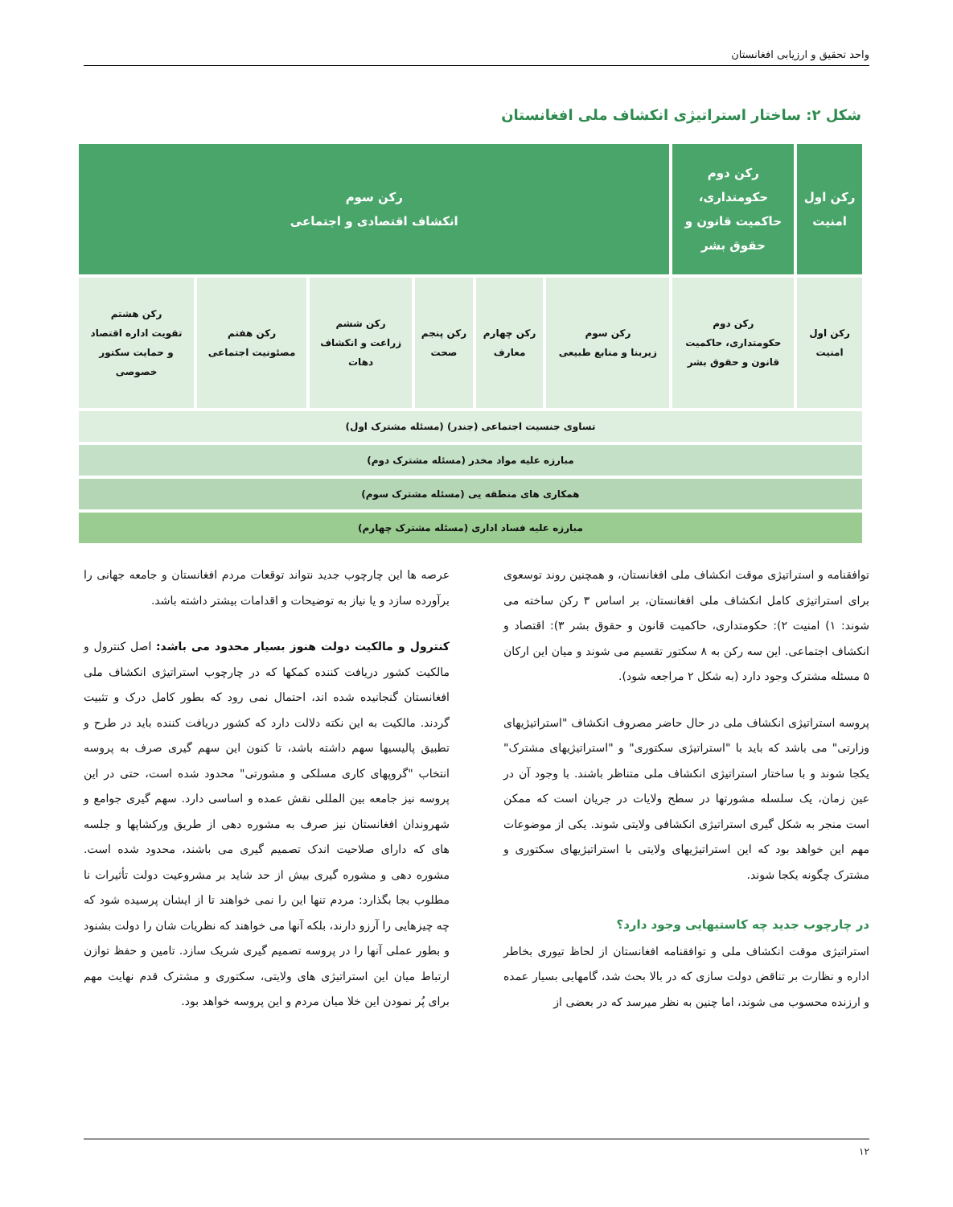واحد تحقیق و ارزیابی افغانستان
شکل ۲: ساختار استراتیژی انکشاف ملی افغانستان
| رکن اول امنیت | رکن دوم حکومتداری، حاکمیت قانون و حقوق بشر | رکن سوم انکشاف اقتصادی و اجتماعی | | | | | |
| رکن اول امنیت | رکن دوم حکومتداری، حاکمیت قانون و حقوق بشر | رکن سوم زیربنا و منابع طبیعی | رکن چهارم معارف | رکن پنجم صحت | رکن ششم زراعت و انکشاف دهات | رکن هفتم مصئونیت اجتماعی | رکن هشتم تقویت اداره اقتصاد و حمایت سکتور خصوصی |
| تساوی جنسیت اجتماعی (جندر) (مسئله مشترک اول) | | | | | | | |
| مبارزه علیه مواد مخدر (مسئله مشترک دوم) | | | | | | | |
| همکاری های منطقه یی (مسئله مشترک سوم) | | | | | | | |
| مبارزه علیه فساد اداری (مسئله مشترک چهارم) | | | | | | | |
توافقنامه و استراتیژی موقت انکشاف ملی افغانستان، و همچنین روند توسعوی برای استراتیژی کامل انکشاف ملی افغانستان، بر اساس ۳ رکن ساخته می شوند: ۱) امنیت ۲): حکومتداری، حاکمیت قانون و حقوق بشر ۳): اقتصاد و انکشاف اجتماعی. این سه رکن به ۸ سکتور تقسیم می شوند و میان این ارکان ۵ مسئله مشترک وجود دارد (به شکل ۲ مراجعه شود).
پروسه استراتیژی انکشاف ملی در حال حاضر مصروف انکشاف "استراتیژیهای وزارتی" می باشد که باید با "استراتیژی سکتوری" و "استراتیژیهای مشترک" یکجا شوند و با ساختار استراتیژی انکشاف ملی متناظر باشند. با وجود آن در عین زمان، یک سلسله مشورتها در سطح ولایات در جریان است که ممکن است منجر به شکل گیری استراتیژی انکشافی ولایتی شوند. یکی از موضوعات مهم این خواهد بود که این استراتیژیهای ولایتی با استراتیژیهای سکتوری و مشترک چگونه یکجا شوند.
در چارچوب جدید چه کاستیهایی وجود دارد؟
استراتیژی موقت انکشاف ملی و توافقنامه افغانستان از لحاظ تیوری بخاطر اداره و نظارت بر تناقض دولت سازی که در بالا بحث شد، گامهایی بسیار عمده و ارزنده محسوب می شوند، اما چنین به نظر میرسد که در بعضی از
عرصه ها این چارچوب جدید نتواند توقعات مردم افغانستان و جامعه جهانی را برآورده سازد و یا نیاز به توضیحات و اقدامات بیشتر داشته باشد.
کنترول و مالکیت دولت هنوز بسیار محدود می باشد: اصل کنترول و مالکیت کشور دریافت کننده کمکها که در چارچوب استراتیژی انکشاف ملی افغانستان گنجانیده شده اند، احتمال نمی رود که بطور کامل درک و تثبیت گردند. مالکیت به این نکته دلالت دارد که کشور دریافت کننده باید در طرح و تطبیق پالیسیها سهم داشته باشد، تا کنون این سهم گیری صرف به پروسه انتخاب "گروپهای کاری مسلکی و مشورتی" محدود شده است، حتی در این پروسه نیز جامعه بین المللی نقش عمده و اساسی دارد. سهم گیری جوامع و شهروندان افغانستان نیز صرف به مشوره دهی از طریق ورکشاپها و جلسه های که دارای صلاحیت اندک تصمیم گیری می باشند، محدود شده است. مشوره دهی و مشوره گیری بیش از حد شاید بر مشروعیت دولت تأثیرات نا مطلوب بجا بگذارد: مردم تنها این را نمی خواهند تا از ایشان پرسیده شود که چه چیزهایی را آرزو دارند، بلکه آنها می خواهند که نظریات شان را دولت بشنود و بطور عملی آنها را در پروسه تصمیم گیری شریک سازد. تامین و حفظ توازن ارتباط میان این استراتیژی های ولایتی، سکتوری و مشترک قدم نهایت مهم برای پُر نمودن این خلا میان مردم و این پروسه خواهد بود.
۱۲